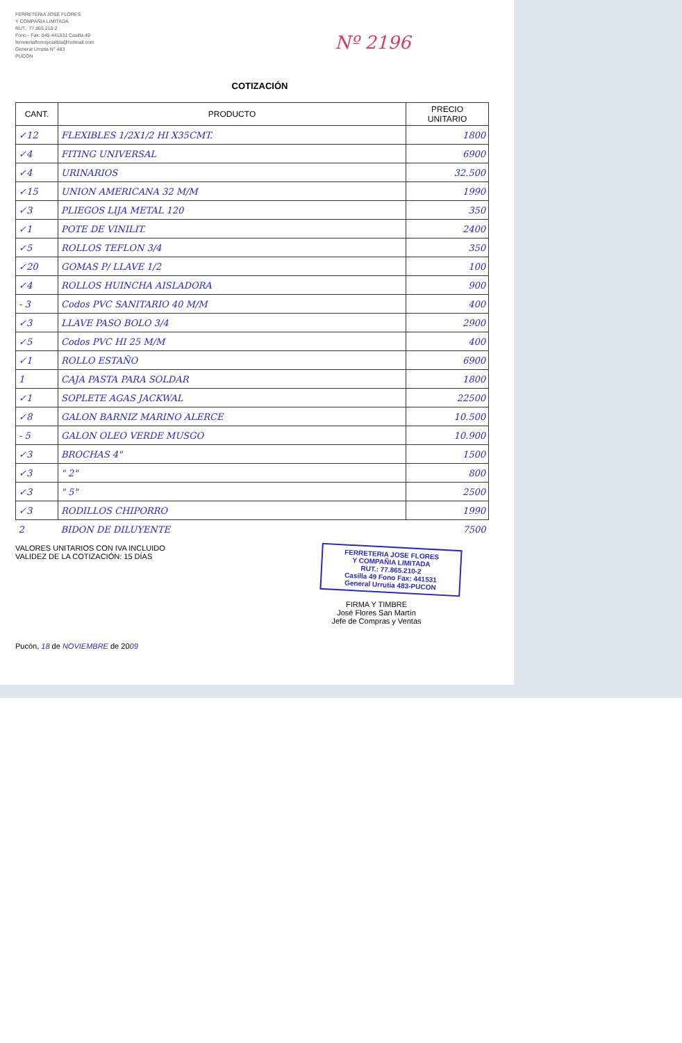FERRETERIA JOSÉ FLORES
Y COMPAÑIA LIMITADA
RUT.: 77.865.210-2
Fono - Fax: 045-441531 Casilla 49
ferreteriafloresycialtda@hotmail.com
General Urrutia N° 483
PUCÓN
Nº 2196
COTIZACIÓN
| CANT. | PRODUCTO | PRECIO UNITARIO |
| --- | --- | --- |
| ✓12 | FLEXIBLES 1/2X1/2 HI X35CMT. | 1800 |
| ✓4 | FITING UNIVERSAL | 6900 |
| ✓4 | URINARIOS | 32.500 |
| ✓15 | UNION AMERICANA 32 M/M | 1990 |
| ✓3 | PLIEGOS LIJA METAL 120 | 350 |
| ✓1 | POTE DE VINILIT. | 2400 |
| ✓5 | ROLLOS TEFLON 3/4 | 350 |
| ✓20 | GOMAS P/ LLAVE 1/2 | 100 |
| ✓4 | ROLLOS HUINCHA AISLADORA | 900 |
| - 3 | Codos PVC SANITARIO 40 M/M | 400 |
| ✓3 | LLAVE PASO BOLO 3/4 | 2900 |
| ✓5 | Codos PVC HI 25 M/M | 400 |
| ✓1 | ROLLO ESTAÑO | 6900 |
| 1 | CAJA PASTA PARA SOLDAR | 1800 |
| ✓1 | SOPLETE AGAS JACKWAL | 22500 |
| ✓8 | GALON BARNIZ MARINO ALERCE | 10.500 |
| - 5 | GALON OLEO VERDE MUSGO | 10.900 |
| ✓3 | BROCHAS 4" | 1500 |
| ✓3 | " 2" | 800 |
| ✓3 | " 5" | 2500 |
| ✓3 | RODILLOS CHIPORRO | 1990 |
| 2 | BIDON DE DILUYENTE | 7500 |
VALORES UNITARIOS CON IVA INCLUIDO
VALIDEZ DE LA COTIZACIÓN: 15 DÍAS
FERRETERIA JOSE FLORES
Y COMPAÑIA LIMITADA
RUT.: 77.865.210-2
Casilla 49 Fono Fax: 441531
General Urrutia 483-PUCON
FIRMA Y TIMBRE
José Flores San Martín
Jefe de Compras y Ventas
Pucón, 18 de NOVIEMBRE de 2009